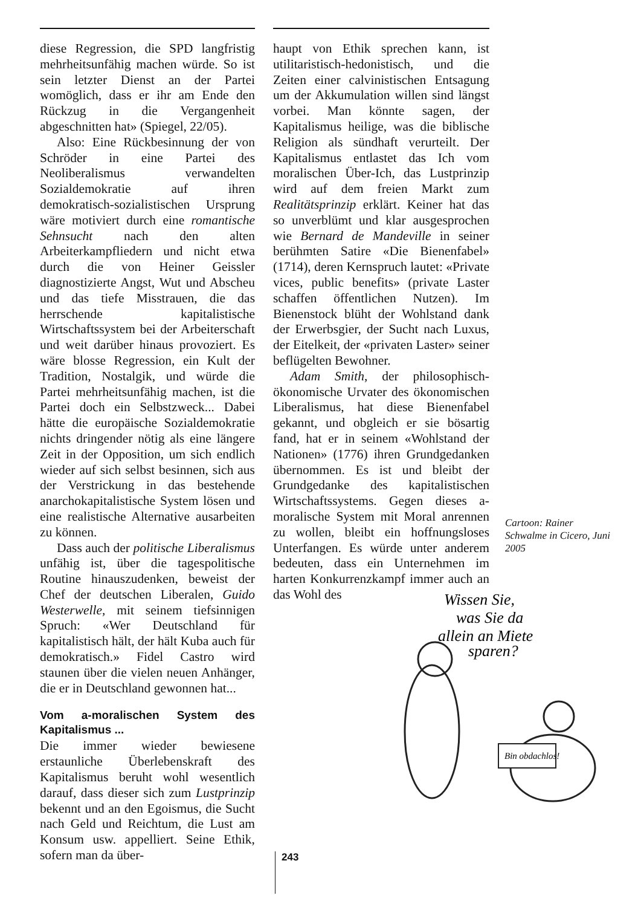diese Regression, die SPD langfristig mehrheitsunfähig machen würde. So ist sein letzter Dienst an der Partei womöglich, dass er ihr am Ende den Rückzug in die Vergangenheit abgeschnitten hat» (Spiegel, 22/05).
Also: Eine Rückbesinnung der von Schröder in eine Partei des Neoliberalismus verwandelten Sozialdemokratie auf ihren demokratisch-sozialistischen Ursprung wäre motiviert durch eine romantische Sehnsucht nach den alten Arbeiterkampfliedern und nicht etwa durch die von Heiner Geissler diagnostizierte Angst, Wut und Abscheu und das tiefe Misstrauen, die das herrschende kapitalistische Wirtschaftssystem bei der Arbeiterschaft und weit darüber hinaus provoziert. Es wäre blosse Regression, ein Kult der Tradition, Nostalgik, und würde die Partei mehrheitsunfähig machen, ist die Partei doch ein Selbstzweck... Dabei hätte die europäische Sozialdemokratie nichts dringender nötig als eine längere Zeit in der Opposition, um sich endlich wieder auf sich selbst besinnen, sich aus der Verstrickung in das bestehende anarchokapitalistische System lösen und eine realistische Alternative ausarbeiten zu können.
Dass auch der politische Liberalismus unfähig ist, über die tagespolitische Routine hinauszudenken, beweist der Chef der deutschen Liberalen, Guido Westerwelle, mit seinem tiefsinnigen Spruch: «Wer Deutschland für kapitalistisch hält, der hält Kuba auch für demokratisch.» Fidel Castro wird staunen über die vielen neuen Anhänger, die er in Deutschland gewonnen hat...
Vom a-moralischen System des Kapitalismus ...
Die immer wieder bewiesene erstaunliche Überlebenskraft des Kapitalismus beruht wohl wesentlich darauf, dass dieser sich zum Lustprinzip bekennt und an den Egoismus, die Sucht nach Geld und Reichtum, die Lust am Konsum usw. appelliert. Seine Ethik, sofern man da über-
haupt von Ethik sprechen kann, ist utilitaristisch-hedonistisch, und die Zeiten einer calvinistischen Entsagung um der Akkumulation willen sind längst vorbei. Man könnte sagen, der Kapitalismus heilige, was die biblische Religion als sündhaft verurteilt. Der Kapitalismus entlastet das Ich vom moralischen Über-Ich, das Lustprinzip wird auf dem freien Markt zum Realitätsprinzip erklärt. Keiner hat das so unverblümt und klar ausgesprochen wie Bernard de Mandeville in seiner berühmten Satire «Die Bienenfabel» (1714), deren Kernspruch lautet: «Private vices, public benefits» (private Laster schaffen öffentlichen Nutzen). Im Bienenstock blüht der Wohlstand dank der Erwerbsgier, der Sucht nach Luxus, der Eitelkeit, der «privaten Laster» seiner beflügelten Bewohner.
Adam Smith, der philosophisch-ökonomische Urvater des ökonomischen Liberalismus, hat diese Bienenfabel gekannt, und obgleich er sie bösartig fand, hat er in seinem «Wohlstand der Nationen» (1776) ihren Grundgedanken übernommen. Es ist und bleibt der Grundgedanke des kapitalistischen Wirtschaftssystems. Gegen dieses a-moralische System mit Moral anrennen zu wollen, bleibt ein hoffnungsloses Unterfangen. Es würde unter anderem bedeuten, dass ein Unternehmen im harten Konkurrenzkampf immer auch an das Wohl des
Cartoon: Rainer Schwalme in Cicero, Juni 2005
Wissen Sie,
was Sie da
allein an Miete
sparen?
Bin obdachlos!
243